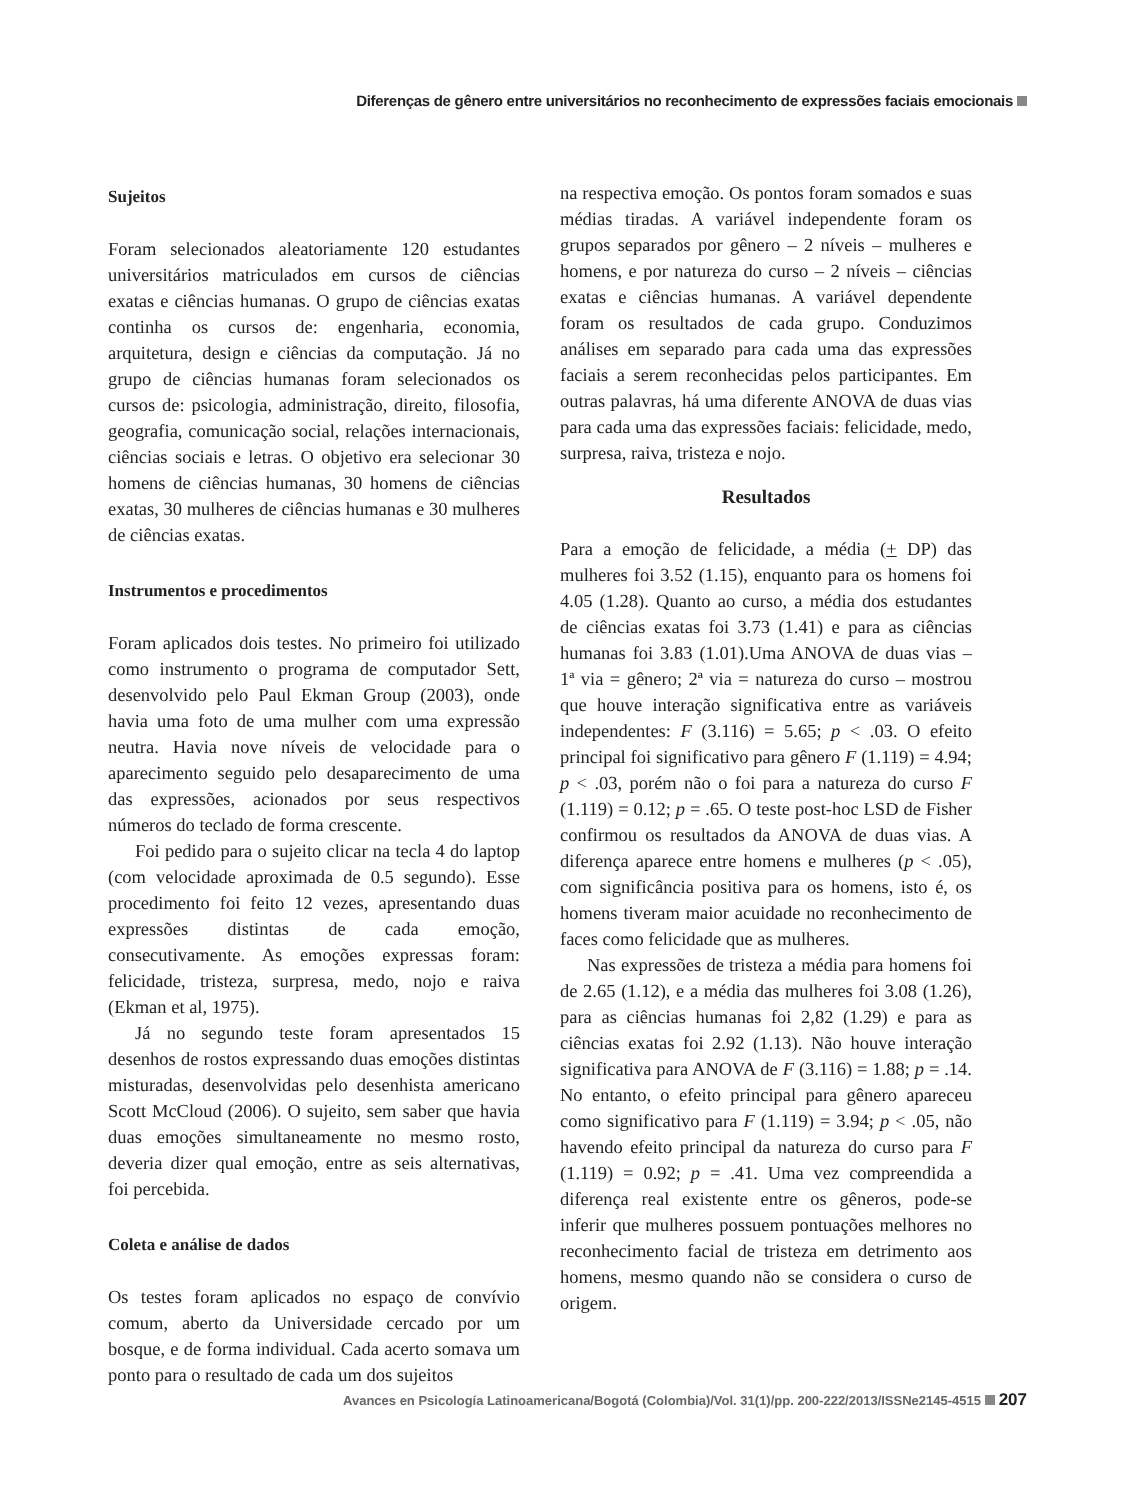Diferenças de gênero entre universitários no reconhecimento de expressões faciais emocionais
Sujeitos
Foram selecionados aleatoriamente 120 estudantes universitários matriculados em cursos de ciências exatas e ciências humanas. O grupo de ciências exatas continha os cursos de: engenharia, economia, arquitetura, design e ciências da computação. Já no grupo de ciências humanas foram selecionados os cursos de: psicologia, administração, direito, filosofia, geografia, comunicação social, relações internacionais, ciências sociais e letras. O objetivo era selecionar 30 homens de ciências humanas, 30 homens de ciências exatas, 30 mulheres de ciências humanas e 30 mulheres de ciências exatas.
Instrumentos e procedimentos
Foram aplicados dois testes. No primeiro foi utilizado como instrumento o programa de computador Sett, desenvolvido pelo Paul Ekman Group (2003), onde havia uma foto de uma mulher com uma expressão neutra. Havia nove níveis de velocidade para o aparecimento seguido pelo desaparecimento de uma das expressões, acionados por seus respectivos números do teclado de forma crescente.
Foi pedido para o sujeito clicar na tecla 4 do laptop (com velocidade aproximada de 0.5 segundo). Esse procedimento foi feito 12 vezes, apresentando duas expressões distintas de cada emoção, consecutivamente. As emoções expressas foram: felicidade, tristeza, surpresa, medo, nojo e raiva (Ekman et al, 1975).
Já no segundo teste foram apresentados 15 desenhos de rostos expressando duas emoções distintas misturadas, desenvolvidas pelo desenhista americano Scott McCloud (2006). O sujeito, sem saber que havia duas emoções simultaneamente no mesmo rosto, deveria dizer qual emoção, entre as seis alternativas, foi percebida.
Coleta e análise de dados
Os testes foram aplicados no espaço de convívio comum, aberto da Universidade cercado por um bosque, e de forma individual. Cada acerto somava um ponto para o resultado de cada um dos sujeitos
na respectiva emoção. Os pontos foram somados e suas médias tiradas. A variável independente foram os grupos separados por gênero – 2 níveis – mulheres e homens, e por natureza do curso – 2 níveis – ciências exatas e ciências humanas. A variável dependente foram os resultados de cada grupo. Conduzimos análises em separado para cada uma das expressões faciais a serem reconhecidas pelos participantes. Em outras palavras, há uma diferente ANOVA de duas vias para cada uma das expressões faciais: felicidade, medo, surpresa, raiva, tristeza e nojo.
Resultados
Para a emoção de felicidade, a média (+ DP) das mulheres foi 3.52 (1.15), enquanto para os homens foi 4.05 (1.28). Quanto ao curso, a média dos estudantes de ciências exatas foi 3.73 (1.41) e para as ciências humanas foi 3.83 (1.01).Uma ANOVA de duas vias – 1ª via = gênero; 2ª via = natureza do curso – mostrou que houve interação significativa entre as variáveis independentes: F (3.116) = 5.65; p < .03. O efeito principal foi significativo para gênero F (1.119) = 4.94; p < .03, porém não o foi para a natureza do curso F (1.119) = 0.12; p = .65. O teste post-hoc LSD de Fisher confirmou os resultados da ANOVA de duas vias. A diferença aparece entre homens e mulheres (p < .05), com significância positiva para os homens, isto é, os homens tiveram maior acuidade no reconhecimento de faces como felicidade que as mulheres.
Nas expressões de tristeza a média para homens foi de 2.65 (1.12), e a média das mulheres foi 3.08 (1.26), para as ciências humanas foi 2,82 (1.29) e para as ciências exatas foi 2.92 (1.13). Não houve interação significativa para ANOVA de F (3.116) = 1.88; p = .14. No entanto, o efeito principal para gênero apareceu como significativo para F (1.119) = 3.94; p < .05, não havendo efeito principal da natureza do curso para F (1.119) = 0.92; p = .41. Uma vez compreendida a diferença real existente entre os gêneros, pode-se inferir que mulheres possuem pontuações melhores no reconhecimento facial de tristeza em detrimento aos homens, mesmo quando não se considera o curso de origem.
Avances en Psicología Latinoamericana/Bogotá (Colombia)/Vol. 31(1)/pp. 200-222/2013/ISSNe2145-4515 207